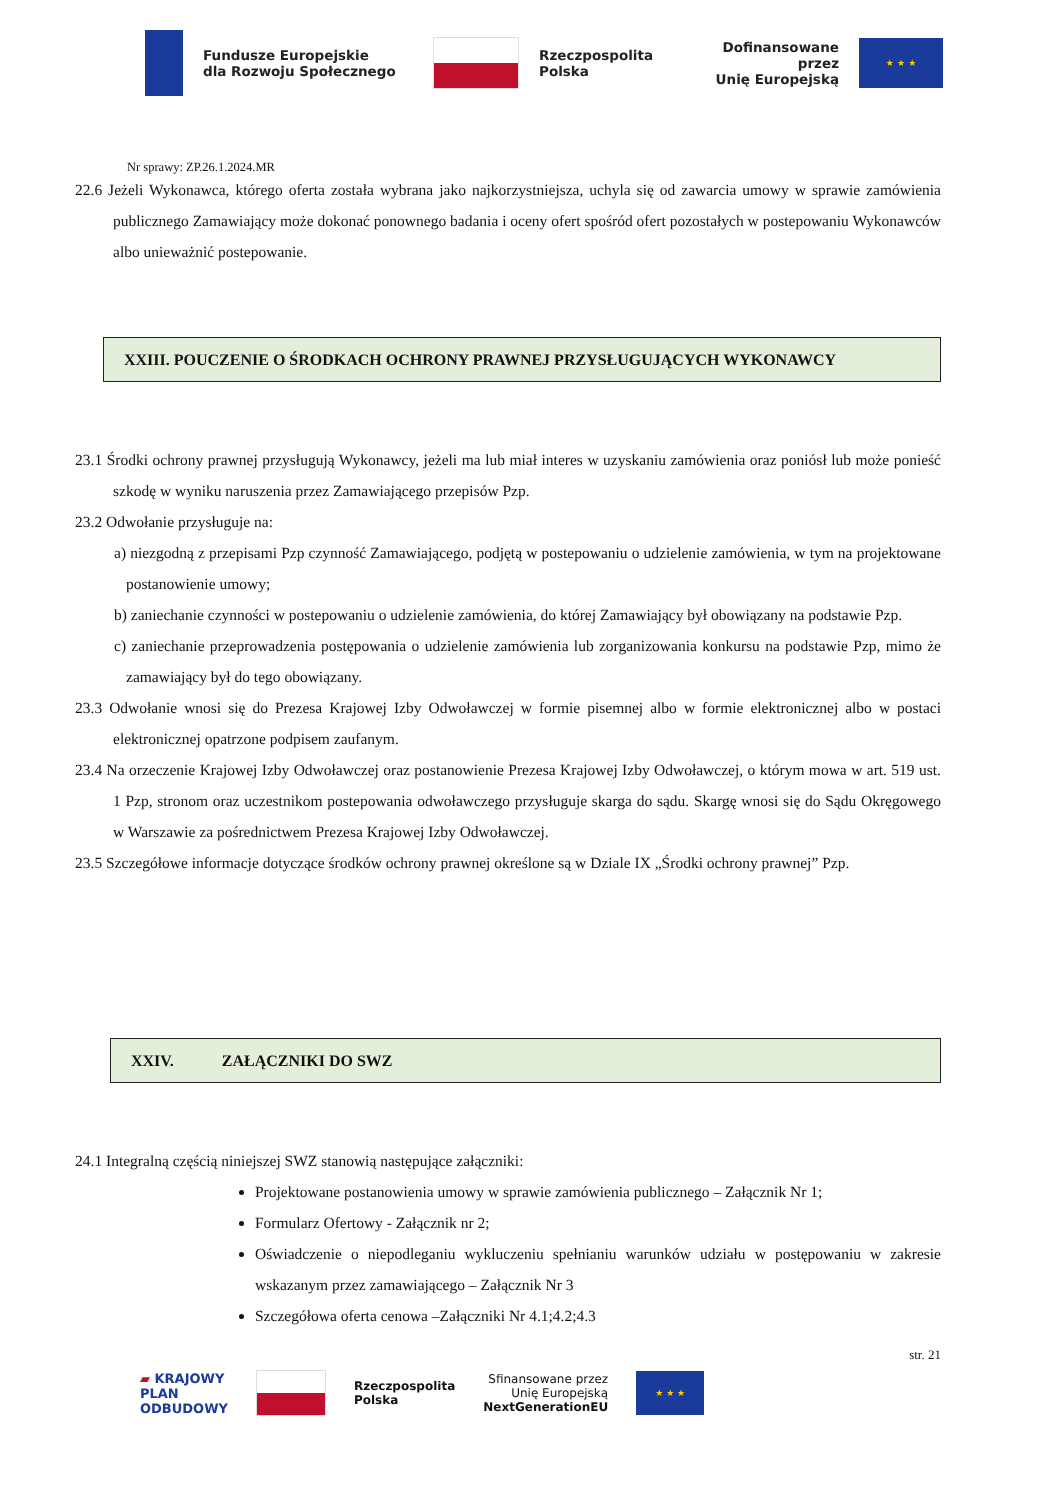Fundusze Europejskie
dla Rozwoju Społecznego
Rzeczpospolita
Polska
Dofinansowane przez
Unię Europejską
★ ★ ★
Nr sprawy: ZP.26.1.2024.MR
22.6 Jeżeli Wykonawca, którego oferta została wybrana jako najkorzystniejsza, uchyla się od zawarcia umowy w sprawie zamówienia publicznego Zamawiający może dokonać ponownego badania i oceny ofert spośród ofert pozostałych w postepowaniu Wykonawców albo unieważnić postepowanie.
XXIII. POUCZENIE O ŚRODKACH OCHRONY PRAWNEJ PRZYSŁUGUJĄCYCH WYKONAWCY
23.1 Środki ochrony prawnej przysługują Wykonawcy, jeżeli ma lub miał interes w uzyskaniu zamówienia oraz poniósł lub może ponieść szkodę w wyniku naruszenia przez Zamawiającego przepisów Pzp.
23.2 Odwołanie przysługuje na:
a) niezgodną z przepisami Pzp czynność Zamawiającego, podjętą w postepowaniu o udzielenie zamówienia, w tym na projektowane postanowienie umowy;
b) zaniechanie czynności w postepowaniu o udzielenie zamówienia, do której Zamawiający był obowiązany na podstawie Pzp.
c) zaniechanie przeprowadzenia postępowania o udzielenie zamówienia lub zorganizowania konkursu na podstawie Pzp, mimo że zamawiający był do tego obowiązany.
23.3 Odwołanie wnosi się do Prezesa Krajowej Izby Odwoławczej w formie pisemnej albo w formie elektronicznej albo w postaci elektronicznej opatrzone podpisem zaufanym.
23.4 Na orzeczenie Krajowej Izby Odwoławczej oraz postanowienie Prezesa Krajowej Izby Odwoławczej, o którym mowa w art. 519 ust. 1 Pzp, stronom oraz uczestnikom postepowania odwoławczego przysługuje skarga do sądu. Skargę wnosi się do Sądu Okręgowego w Warszawie za pośrednictwem Prezesa Krajowej Izby Odwoławczej.
23.5 Szczegółowe informacje dotyczące środków ochrony prawnej określone są w Dziale IX „Środki ochrony prawnej” Pzp.
XXIV. ZAŁĄCZNIKI DO SWZ
24.1 Integralną częścią niniejszej SWZ stanowią następujące załączniki:
Projektowane postanowienia umowy w sprawie zamówienia publicznego – Załącznik Nr 1;
Formularz Ofertowy - Załącznik nr 2;
Oświadczenie o niepodleganiu wykluczeniu spełnianiu warunków udziału w postępowaniu w zakresie wskazanym przez zamawiającego – Załącznik Nr 3
Szczegółowa oferta cenowa –Załączniki Nr 4.1;4.2;4.3
str. 21
▰ KRAJOWY
PLAN
ODBUDOWY
Rzeczpospolita
Polska
Sfinansowane przez
Unię Europejską
NextGenerationEU
★ ★ ★